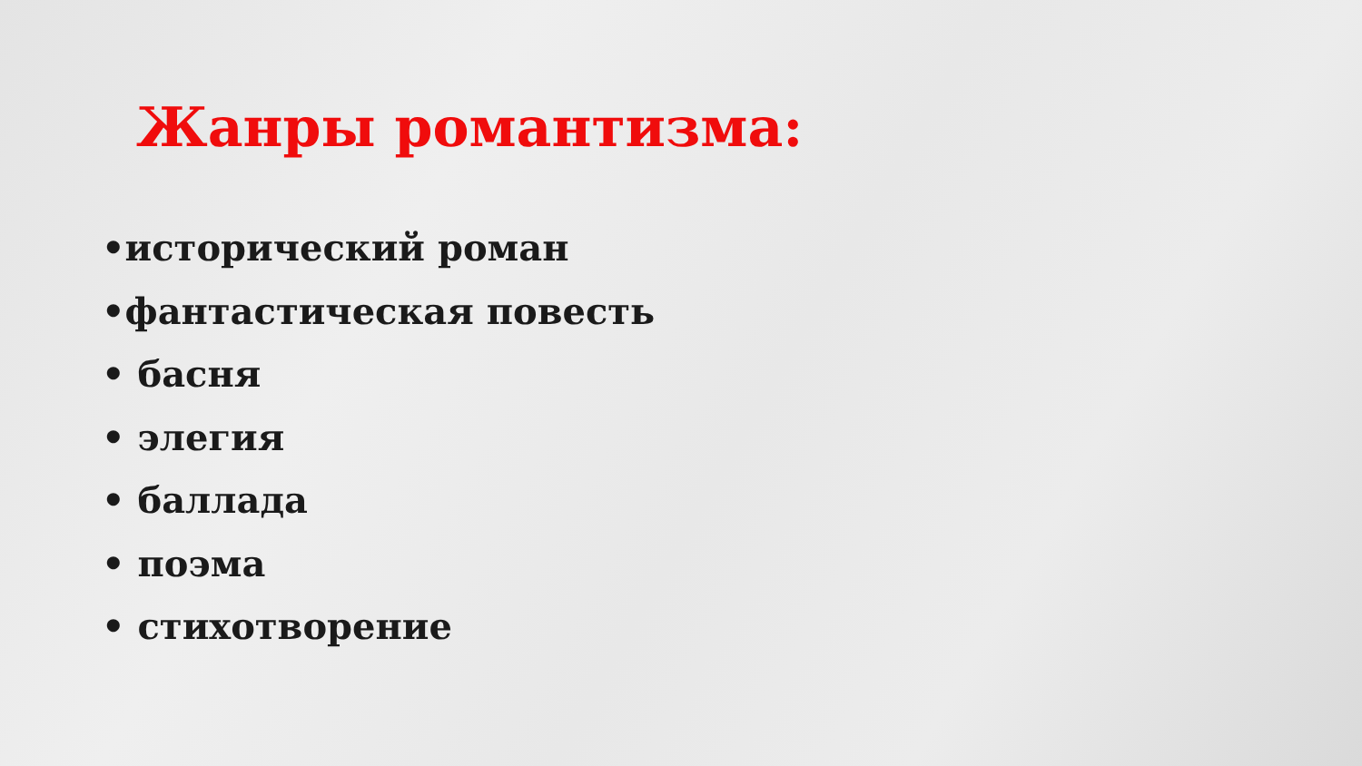Жанры романтизма:
•исторический роман
•фантастическая повесть
• басня
• элегия
• баллада
• поэма
• стихотворение